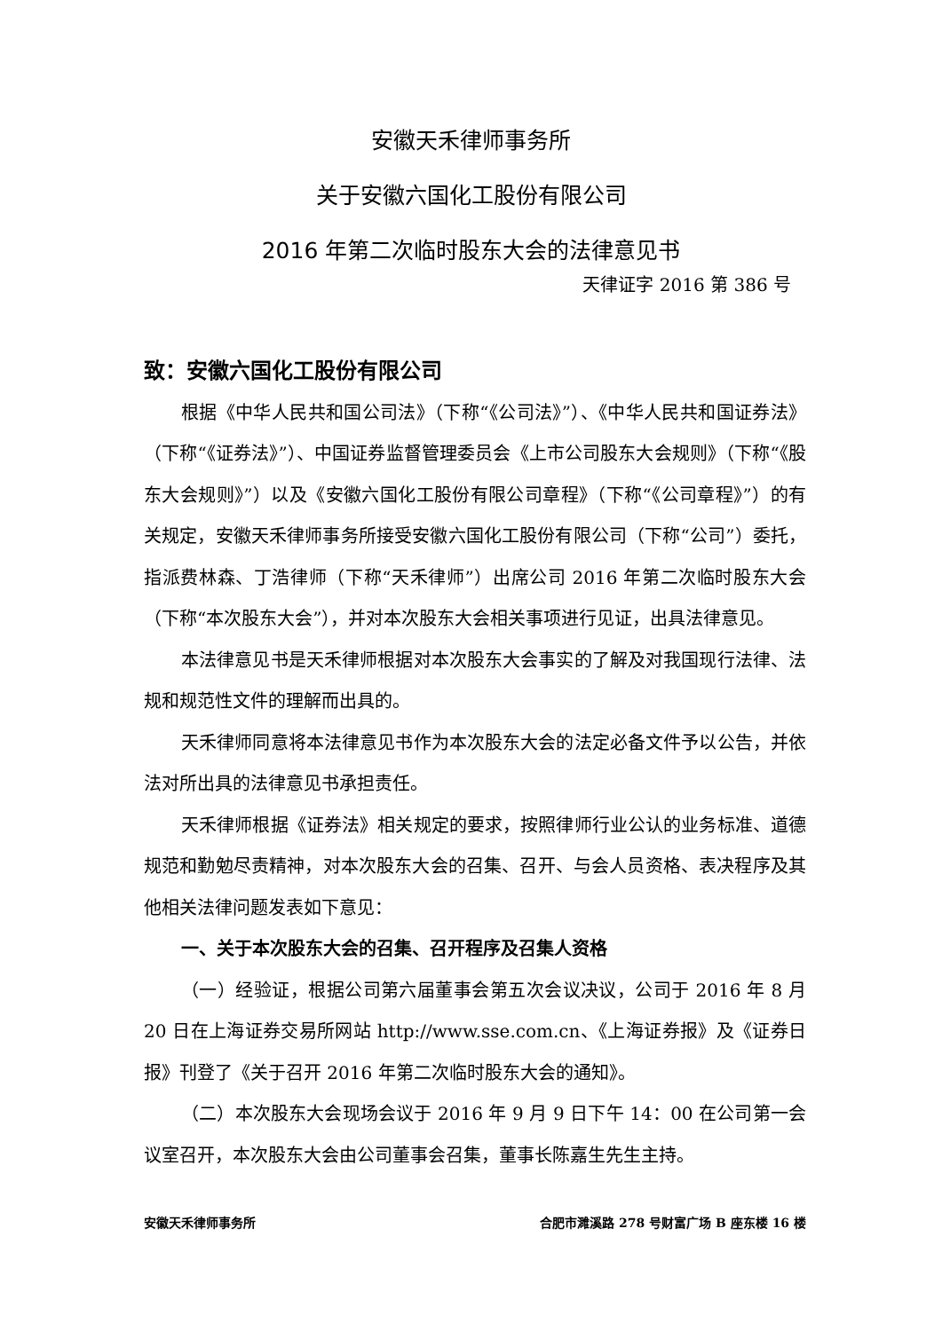安徽天禾律师事务所
关于安徽六国化工股份有限公司
2016 年第二次临时股东大会的法律意见书
天律证字 2016 第 386 号
致：安徽六国化工股份有限公司
根据《中华人民共和国公司法》（下称“《公司法》”）、《中华人民共和国证券法》（下称“《证券法》”）、中国证券监督管理委员会《上市公司股东大会规则》（下称“《股东大会规则》”）以及《安徽六国化工股份有限公司章程》（下称“《公司章程》”）的有关规定，安徽天禾律师事务所接受安徽六国化工股份有限公司（下称“公司”）委托，指派费林森、丁浩律师（下称“天禾律师”）出席公司 2016 年第二次临时股东大会（下称“本次股东大会”），并对本次股东大会相关事项进行见证，出具法律意见。
本法律意见书是天禾律师根据对本次股东大会事实的了解及对我国现行法律、法规和规范性文件的理解而出具的。
天禾律师同意将本法律意见书作为本次股东大会的法定必备文件予以公告，并依法对所出具的法律意见书承担责任。
天禾律师根据《证券法》相关规定的要求，按照律师行业公认的业务标准、道德规范和勤勉尽责精神，对本次股东大会的召集、召开、与会人员资格、表决程序及其他相关法律问题发表如下意见：
一、关于本次股东大会的召集、召开程序及召集人资格
（一）经验证，根据公司第六届董事会第五次会议决议，公司于 2016 年 8 月 20 日在上海证券交易所网站 http://www.sse.com.cn、《上海证券报》及《证券日报》刊登了《关于召开 2016 年第二次临时股东大会的通知》。
（二）本次股东大会现场会议于 2016 年 9 月 9 日下午 14：00 在公司第一会议室召开，本次股东大会由公司董事会召集，董事长陈嘉生先生主持。
安徽天禾律师事务所 合肥市濉溪路 278 号财富广场 B 座东楼 16 楼